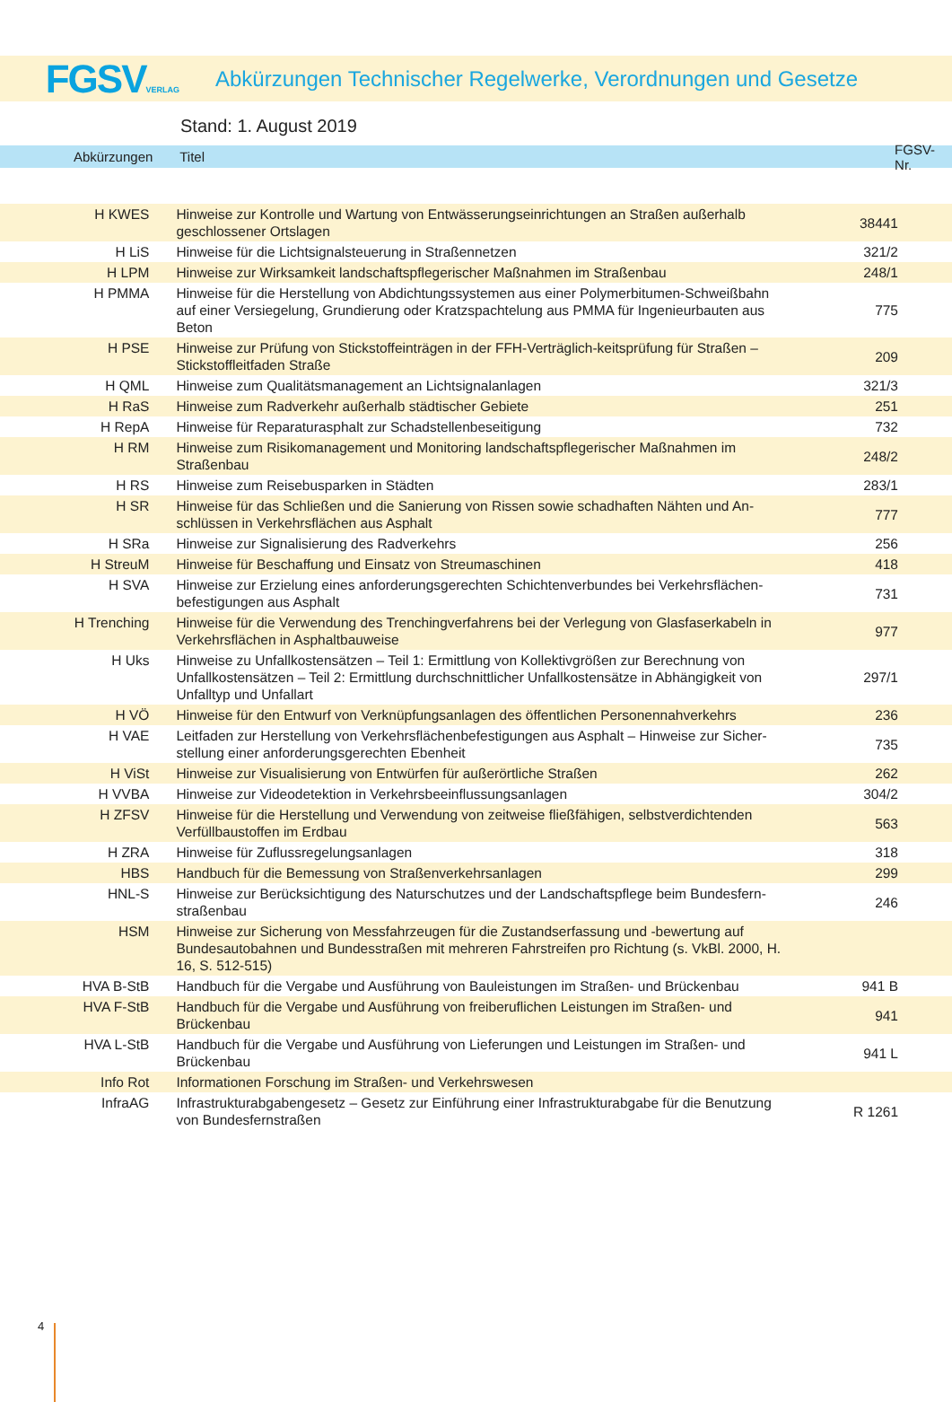FGSVVERLAG
Abkürzungen Technischer Regelwerke, Verordnungen und Gesetze
Stand: 1. August 2019
Abkürzungen Titel FGSV-Nr.
| H KWES | Hinweise zur Kontrolle und Wartung von Entwässerungseinrichtungen an Straßen außerhalb geschlossener Ortslagen | 38441 |
| H LiS | Hinweise für die Lichtsignalsteuerung in Straßennetzen | 321/2 |
| H LPM | Hinweise zur Wirksamkeit landschaftspflegerischer Maßnahmen im Straßenbau | 248/1 |
| H PMMA | Hinweise für die Herstellung von Abdichtungssystemen aus einer Polymerbitumen-Schweiß­bahn auf einer Versiegelung, Grundierung oder Kratzspachtelung aus PMMA für Ingenieur­bauten aus Beton | 775 |
| H PSE | Hinweise zur Prüfung von Stickstoffeinträgen in der FFH-Verträglich-keitsprüfung für Straßen – Stickstoffleitfaden Straße | 209 |
| H QML | Hinweise zum Qualitätsmanagement an Lichtsignalanlagen | 321/3 |
| H RaS | Hinweise zum Radverkehr außerhalb städtischer Gebiete | 251 |
| H RepA | Hinweise für Reparaturasphalt zur Schadstellenbeseitigung | 732 |
| H RM | Hinweise zum Risikomanagement und Monitoring landschaftspflegerischer Maßnahmen im Straßenbau | 248/2 |
| H RS | Hinweise zum Reisebusparken in Städten | 283/1 |
| H SR | Hinweise für das Schließen und die Sanierung von Rissen sowie schadhaften Nähten und An­schlüssen in Verkehrsflächen aus Asphalt | 777 |
| H SRa | Hinweise zur Signalisierung des Radverkehrs | 256 |
| H StreuM | Hinweise für Beschaffung und Einsatz von Streumaschinen | 418 |
| H SVA | Hinweise zur Erzielung eines anforderungsgerechten Schichtenverbundes bei Verkehrsflächen­befestigungen aus Asphalt | 731 |
| H Trenching | Hinweise für die Verwendung des Trenchingverfahrens bei der Verlegung von Glasfaserkabeln in Verkehrsflächen in Asphaltbauweise | 977 |
| H Uks | Hinweise zu Unfallkostensätzen – Teil 1: Ermittlung von Kollektivgrößen zur Berechnung von Unfallkostensätzen – Teil 2: Ermittlung durchschnittlicher Unfallkostensätze in Abhängigkeit von Unfalltyp und Unfallart | 297/1 |
| H VÖ | Hinweise für den Entwurf von Verknüpfungsanlagen des öffentlichen Personennahverkehrs | 236 |
| H VAE | Leitfaden zur Herstellung von Verkehrsflächenbefestigungen aus Asphalt – Hinweise zur Sicher­stellung einer anforderungsgerechten Ebenheit | 735 |
| H ViSt | Hinweise zur Visualisierung von Entwürfen für außerörtliche Straßen | 262 |
| H VVBA | Hinweise zur Videodetektion in Verkehrsbeeinflussungsanlagen | 304/2 |
| H ZFSV | Hinweise für die Herstellung und Verwendung von zeitweise fließfähigen, selbstverdichtenden Verfüllbaustoffen im Erdbau | 563 |
| H ZRA | Hinweise für Zuflussregelungsanlagen | 318 |
| HBS | Handbuch für die Bemessung von Straßenverkehrsanlagen | 299 |
| HNL-S | Hinweise zur Berücksichtigung des Naturschutzes und der Landschaftspflege beim Bundesfern­straßenbau | 246 |
| HSM | Hinweise zur Sicherung von Messfahrzeugen für die Zustandserfassung und -bewertung auf Bundesautobahnen und Bundesstraßen mit mehreren Fahrstreifen pro Richtung (s. VkBl. 2000, H. 16, S. 512-515) | |
| HVA B-StB | Handbuch für die Vergabe und Ausführung von Bauleistungen im Straßen- und Brückenbau | 941 B |
| HVA F-StB | Handbuch für die Vergabe und Ausführung von freiberuflichen Leistungen im Straßen- und Brückenbau | 941 |
| HVA L-StB | Handbuch für die Vergabe und Ausführung von Lieferungen und Leistungen im Straßen- und Brückenbau | 941 L |
| Info Rot | Informationen Forschung im Straßen- und Verkehrswesen | |
| InfraAG | Infrastrukturabgabengesetz – Gesetz zur Einführung einer Infrastrukturabgabe für die Benut­zung von Bundesfernstraßen | R 1261 |
4